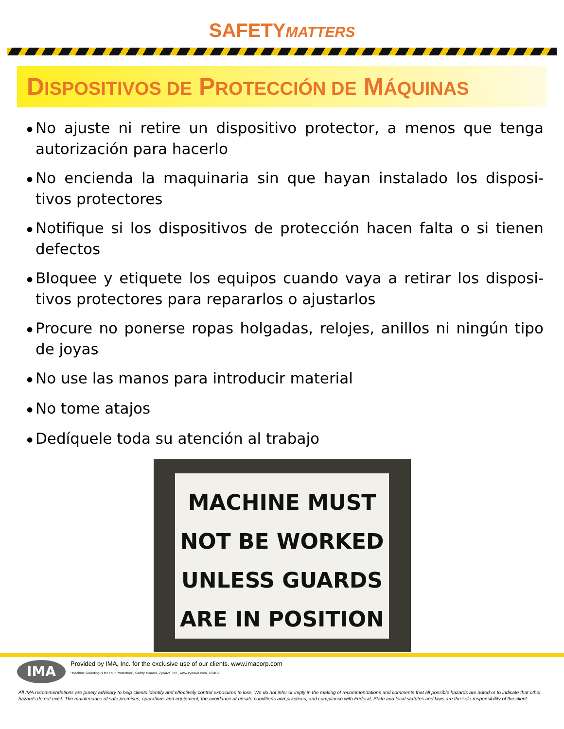SAFETYMATTERS
DISPOSITIVOS DE PROTECCIÓN DE MÁQUINAS
● No ajuste ni retire un dispositivo protector, a menos que tenga autorización para hacerlo
● No encienda la maquinaria sin que hayan instalado los disposi-tivos protectores
● Notifique si los dispositivos de protección hacen falta o si tienen defectos
● Bloquee y etiquete los equipos cuando vaya a retirar los disposi-tivos protectores para repararlos o ajustarlos
● Procure no ponerse ropas holgadas, relojes, anillos ni ningún tipo de joyas
● No use las manos para introducir material
● No tome atajos
● Dedíquele toda su atención al trabajo
MACHINE MUST
NOT BE WORKED
UNLESS GUARDS
ARE IN POSITION
IMA
Provided by IMA, Inc. for the exclusive use of our clients. www.imacorp.com
"Machine Guarding is for Your Protection", Safety Matters, Zywave, Inc., www.zywave.com, 1/24/11.
All IMA recommendations are purely advisory to help clients identify and effectively control exposures to loss. We do not infer or imply in the making of recommendations and comments that all possible hazards are noted or to indicate that other hazards do not exist. The maintenance of safe premises, operations and equipment, the avoidance of unsafe conditions and practices, and compliance with Federal, State and local statutes and laws are the sole responsibility of the client.